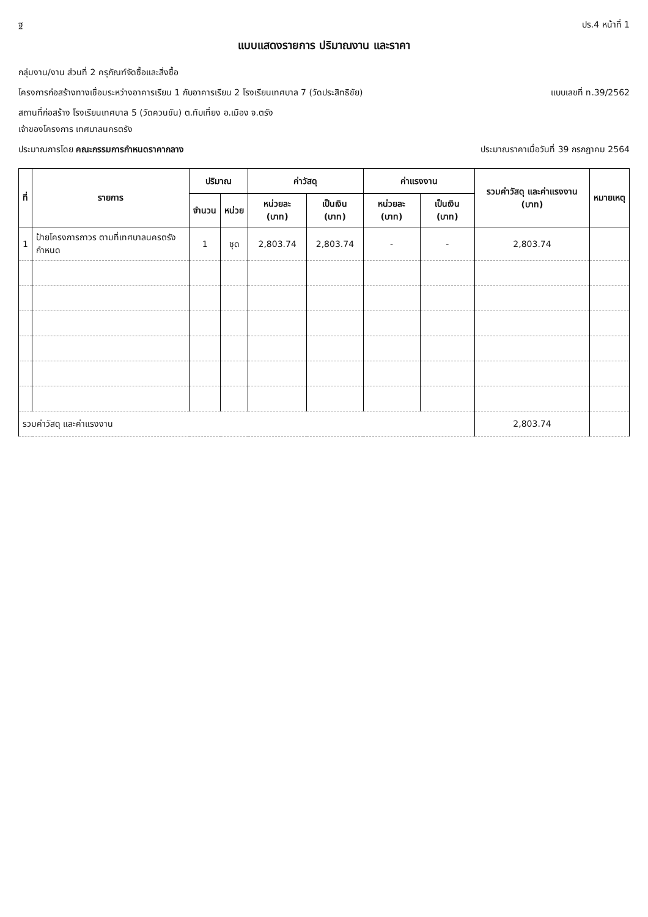ฐ ปร.4 หน้าที่ 1
แบบแสดงรายการ ปริมาณงาน และราคา
กลุ่มงาน/งาน ส่วนที่ 2 ครุภัณฑ์จัดซื้อและสิ่งซื้อ
โครงการก่อสร้างทางเชื่อมระหว่างอาคารเรียน 1 กับอาคารเรียน 2 โรงเรียนเทศบาล 7 (วัดประสิทธิชัย)
แบบเลขที่ ท.39/2562
สถานที่ก่อสร้าง โรงเรียนเทศบาล 5 (วัดควนขัน) ต.ทับเที่ยง อ.เมือง จ.ตรัง
เจ้าของโครงการ เทศบาลนครตรัง
ประมาณการโดย คณะกรรมการกำหนดราคากลาง
ประมาณราคาเมื่อวันที่ 39 กรกฎาคม 2564
| ที่ | รายการ | ปริมาณ | | ค่าวัสดุ | | ค่าแรงงาน | | รวมค่าวัสดุ และค่าแรงงาน (บาท) | หมายเหตุ |
| --- | --- | --- | --- | --- | --- | --- | --- | --- | --- |
| | | จำนวน | หน่วย | หน่วยละ (บาท) | เป็นเงิน (บาท) | หน่วยละ (บาท) | เป็นเงิน (บาท) | | |
| 1 | ป้ายโครงการถาวร ตามที่เทศบาลนครตรังกำหนด | 1 | ชุด | 2,803.74 | 2,803.74 | - | - | 2,803.74 | |
| รวมค่าวัสดุ และค่าแรงงาน | | | | | | | | 2,803.74 | |